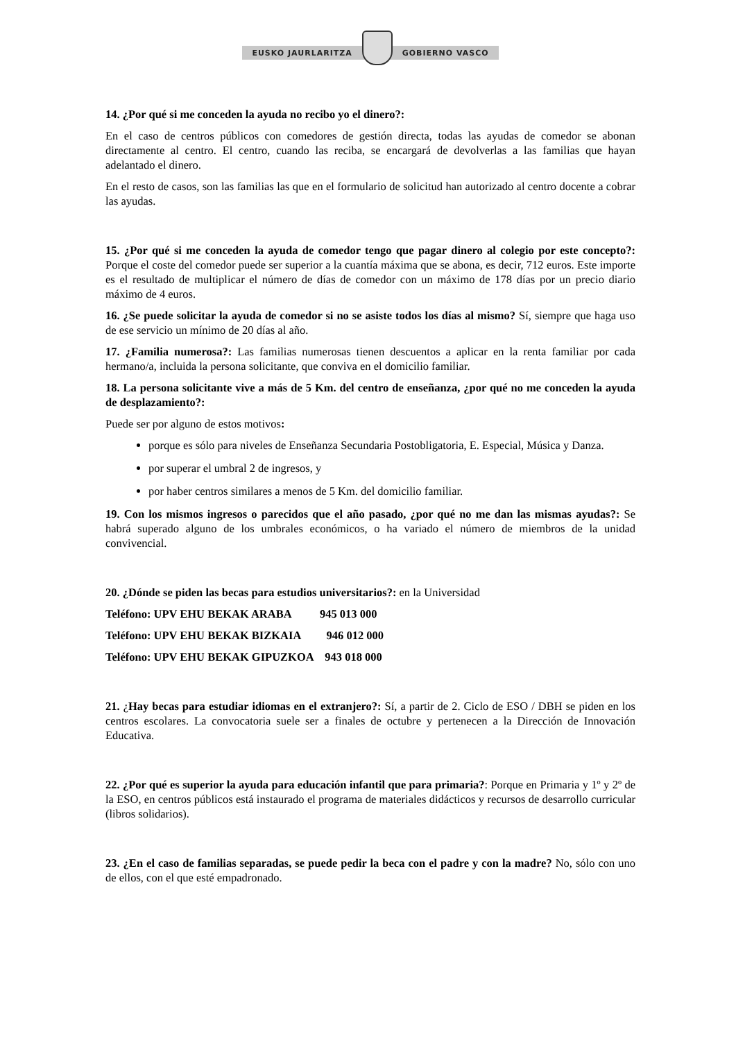EUSKO JAURLARITZA GOBIERNO VASCO
14. ¿Por qué si me conceden la ayuda no recibo yo el dinero?:
En el caso de centros públicos con comedores de gestión directa, todas las ayudas de comedor se abonan directamente al centro. El centro, cuando las reciba, se encargará de devolverlas a las familias que hayan adelantado el dinero.
En el resto de casos, son las familias las que en el formulario de solicitud han autorizado al centro docente a cobrar las ayudas.
15. ¿Por qué si me conceden la ayuda de comedor tengo que pagar dinero al colegio por este concepto?: Porque el coste del comedor puede ser superior a la cuantía máxima que se abona, es decir, 712 euros. Este importe es el resultado de multiplicar el número de días de comedor con un máximo de 178 días por un precio diario máximo de 4 euros.
16. ¿Se puede solicitar la ayuda de comedor si no se asiste todos los días al mismo? Sí, siempre que haga uso de ese servicio un mínimo de 20 días al año.
17. ¿Familia numerosa?: Las familias numerosas tienen descuentos a aplicar en la renta familiar por cada hermano/a, incluida la persona solicitante, que conviva en el domicilio familiar.
18. La persona solicitante vive a más de 5 Km. del centro de enseñanza, ¿por qué no me conceden la ayuda de desplazamiento?:
Puede ser por alguno de estos motivos:
porque es sólo para niveles de Enseñanza Secundaria Postobligatoria, E. Especial, Música y Danza.
por superar el umbral 2 de ingresos, y
por haber centros similares a menos de 5 Km. del domicilio familiar.
19. Con los mismos ingresos o parecidos que el año pasado, ¿por qué no me dan las mismas ayudas?: Se habrá superado alguno de los umbrales económicos, o ha variado el número de miembros de la unidad convivencial.
20. ¿Dónde se piden las becas para estudios universitarios?: en la Universidad
Teléfono: UPV EHU BEKAK ARABA 945 013 000
Teléfono: UPV EHU BEKAK BIZKAIA 946 012 000
Teléfono: UPV EHU BEKAK GIPUZKOA 943 018 000
21. ¿Hay becas para estudiar idiomas en el extranjero?: Sí, a partir de 2. Ciclo de ESO / DBH se piden en los centros escolares. La convocatoria suele ser a finales de octubre y pertenecen a la Dirección de Innovación Educativa.
22. ¿Por qué es superior la ayuda para educación infantil que para primaria?: Porque en Primaria y 1º y 2º de la ESO, en centros públicos está instaurado el programa de materiales didácticos y recursos de desarrollo curricular (libros solidarios).
23. ¿En el caso de familias separadas, se puede pedir la beca con el padre y con la madre? No, sólo con uno de ellos, con el que esté empadronado.